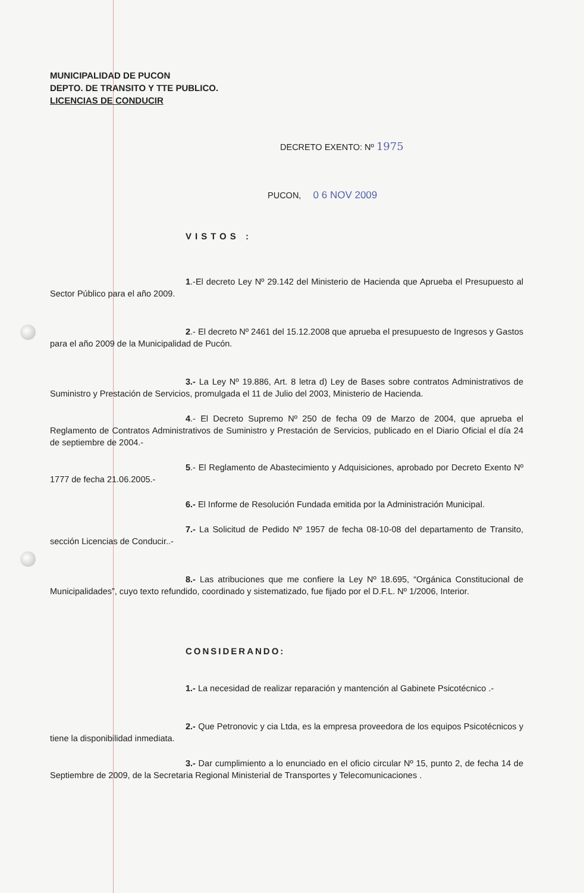MUNICIPALIDAD DE PUCON
DEPTO. DE TRANSITO Y TTE PUBLICO.
LICENCIAS DE CONDUCIR
DECRETO EXENTO: Nº 1975
PUCON, 0 6 NOV 2009
VISTOS :
1.-El decreto Ley Nº 29.142 del Ministerio de Hacienda que Aprueba el Presupuesto al Sector Público para el año 2009.
2.- El decreto Nº 2461 del 15.12.2008 que aprueba el presupuesto de Ingresos y Gastos para el año 2009 de la Municipalidad de Pucón.
3.- La Ley Nº 19.886, Art. 8 letra d) Ley de Bases sobre contratos Administrativos de Suministro y Prestación de Servicios, promulgada el 11 de Julio del 2003, Ministerio de Hacienda.
4.- El Decreto Supremo Nº 250 de fecha 09 de Marzo de 2004, que aprueba el Reglamento de Contratos Administrativos de Suministro y Prestación de Servicios, publicado en el Diario Oficial el día 24 de septiembre de 2004.-
5.- El Reglamento de Abastecimiento y Adquisiciones, aprobado por Decreto Exento Nº 1777 de fecha 21.06.2005.-
6.- El Informe de Resolución Fundada emitida por la Administración Municipal.
7.- La Solicitud de Pedido Nº 1957 de fecha 08-10-08 del departamento de Transito, sección Licencias de Conducir..-
8.- Las atribuciones que me confiere la Ley Nº 18.695, “Orgánica Constitucional de Municipalidades”, cuyo texto refundido, coordinado y sistematizado, fue fijado por el D.F.L. Nº 1/2006, Interior.
CONSIDERANDO:
1.- La necesidad de realizar reparación y mantención al Gabinete Psicotécnico .-
2.- Que Petronovic y cia Ltda, es la empresa proveedora de los equipos Psicotécnicos y tiene la disponibilidad inmediata.
3.- Dar cumplimiento a lo enunciado en el oficio circular Nº 15, punto 2, de fecha 14 de Septiembre de 2009, de la Secretaria Regional Ministerial de Transportes y Telecomunicaciones .